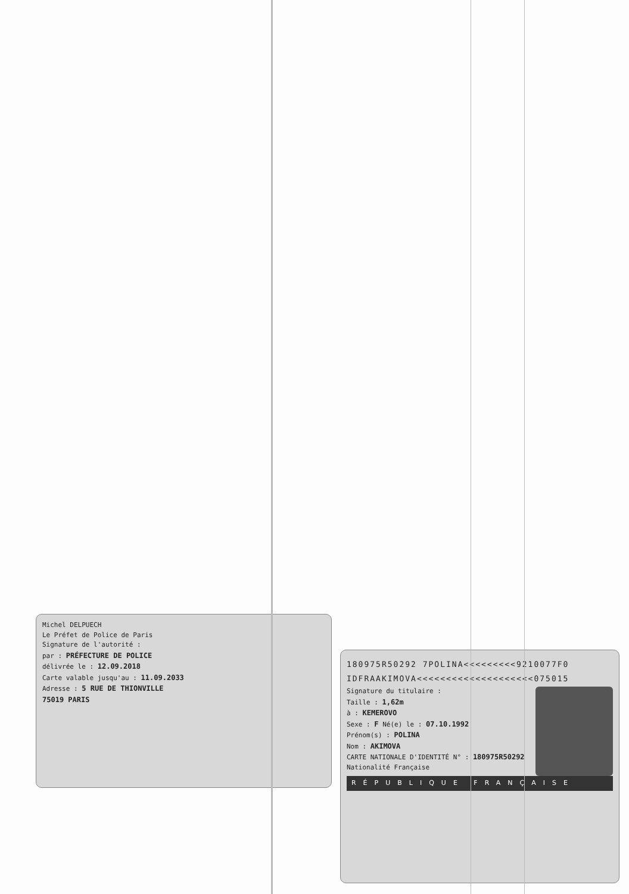Michel DELPUECH
Le Préfet de Police de Paris
Signature de l'autorité :
par : PRÉFECTURE DE POLICE
délivrée le : 12.09.2018
Carte valable jusqu'au : 11.09.2033
Adresse : 5 RUE DE THIONVILLE
75019 PARIS
180975R50292 7POLINA<<<<<<<<<9210077F0
IDFRAAKIMOVA<<<<<<<<<<<<<<<<<<<<075015
Signature du titulaire :
Taille : 1,62m
à : KEMEROVO
Sexe : F Né(e) le : 07.10.1992
Prénom(s) : POLINA
Nom : AKIMOVA
CARTE NATIONALE D'IDENTITÉ N° : 180975R50292 Nationalité Française
RÉPUBLIQUE FRANÇAISE